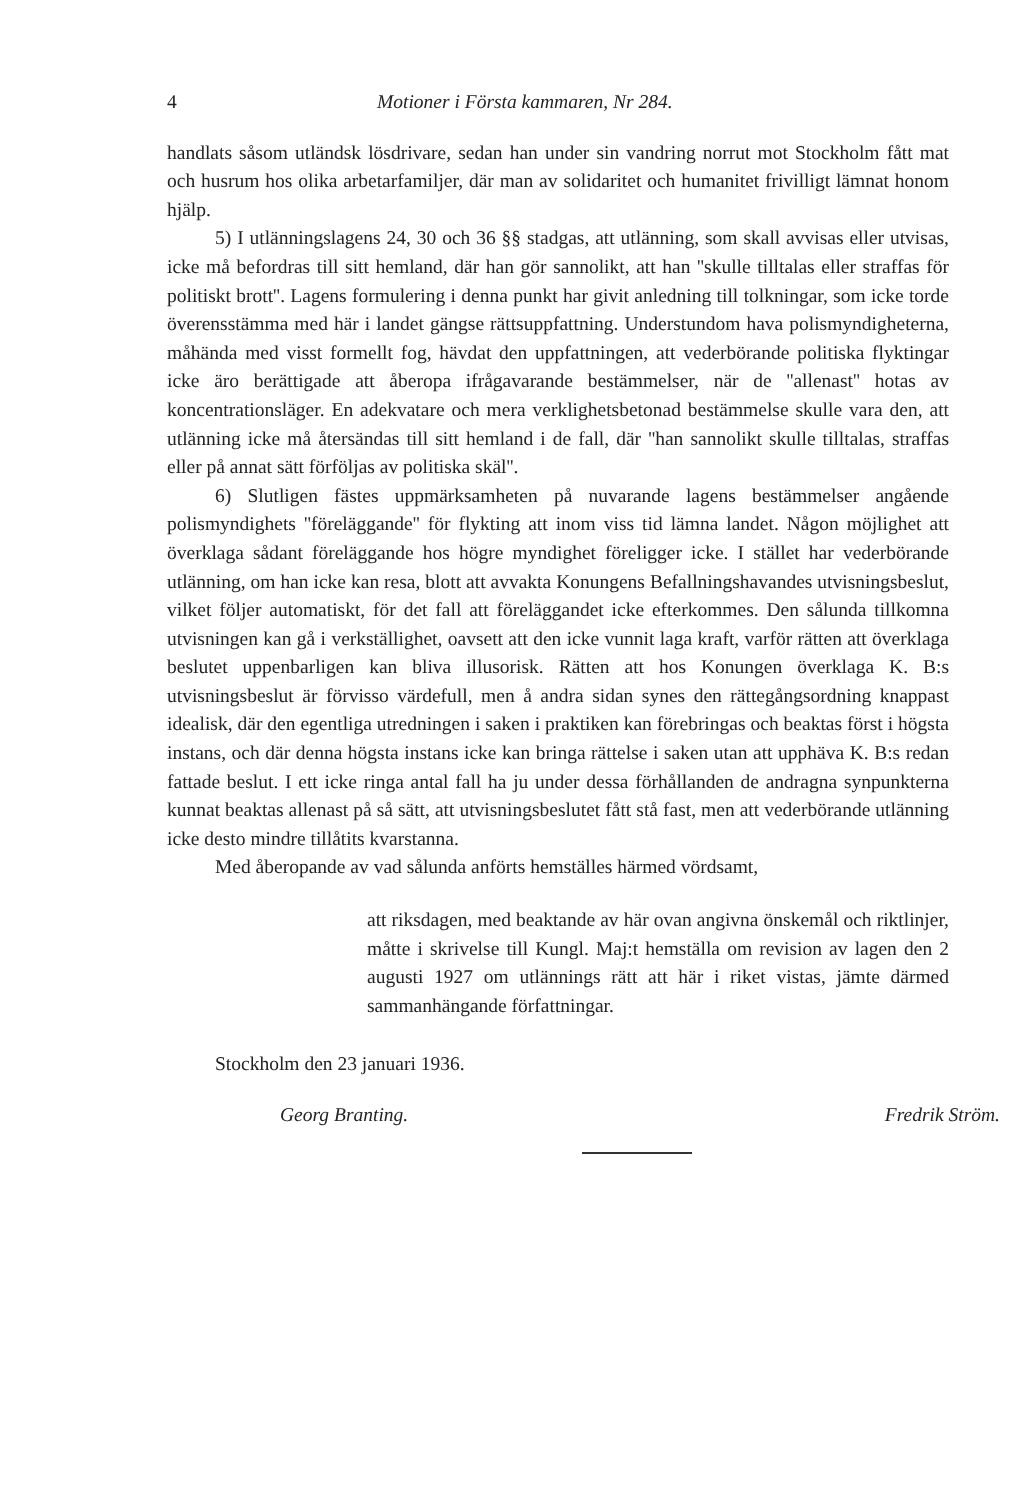4 Motioner i Första kammaren, Nr 284.
handlats såsom utländsk lösdrivare, sedan han under sin vandring norrut mot Stockholm fått mat och husrum hos olika arbetarfamiljer, där man av solidaritet och humanitet frivilligt lämnat honom hjälp.
5) I utlänningslagens 24, 30 och 36 §§ stadgas, att utlänning, som skall avvisas eller utvisas, icke må befordras till sitt hemland, där han gör sannolikt, att han ''skulle tilltalas eller straffas för politiskt brott''. Lagens formulering i denna punkt har givit anledning till tolkningar, som icke torde överensstämma med här i landet gängse rättsuppfattning. Understundom hava polismyndigheterna, måhända med visst formellt fog, hävdat den uppfattningen, att vederbörande politiska flyktingar icke äro berättigade att åberopa ifrågavarande bestämmelser, när de ''allenast'' hotas av koncentrationsläger. En adekvatare och mera verklighetsbetonad bestämmelse skulle vara den, att utlänning icke må återsändas till sitt hemland i de fall, där ''han sannolikt skulle tilltalas, straffas eller på annat sätt förföljas av politiska skäl''.
6) Slutligen fästes uppmärksamheten på nuvarande lagens bestämmelser angående polismyndighets ''föreläggande'' för flykting att inom viss tid lämna landet. Någon möjlighet att överklaga sådant föreläggande hos högre myndighet föreligger icke. I stället har vederbörande utlänning, om han icke kan resa, blott att avvakta Konungens Befallningshavandes utvisningsbeslut, vilket följer automatiskt, för det fall att föreläggandet icke efterkommes. Den sålunda tillkomna utvisningen kan gå i verkställighet, oavsett att den icke vunnit laga kraft, varför rätten att överklaga beslutet uppenbarligen kan bliva illusorisk. Rätten att hos Konungen överklaga K. B:s utvisningsbeslut är förvisso värdefull, men å andra sidan synes den rättegångsordning knappast idealisk, där den egentliga utredningen i saken i praktiken kan förebringas och beaktas först i högsta instans, och där denna högsta instans icke kan bringa rättelse i saken utan att upphäva K. B:s redan fattade beslut. I ett icke ringa antal fall ha ju under dessa förhållanden de andragna synpunkterna kunnat beaktas allenast på så sätt, att utvisningsbeslutet fått stå fast, men att vederbörande utlänning icke desto mindre tillåtits kvarstanna.
Med åberopande av vad sålunda anförts hemställes härmed vördsamt,
att riksdagen, med beaktande av här ovan angivna önskemål och riktlinjer, måtte i skrivelse till Kungl. Maj:t hemställa om revision av lagen den 2 augusti 1927 om utlännings rätt att här i riket vistas, jämte därmed sammanhängande författningar.
Stockholm den 23 januari 1936.
Georg Branting. Fredrik Ström.